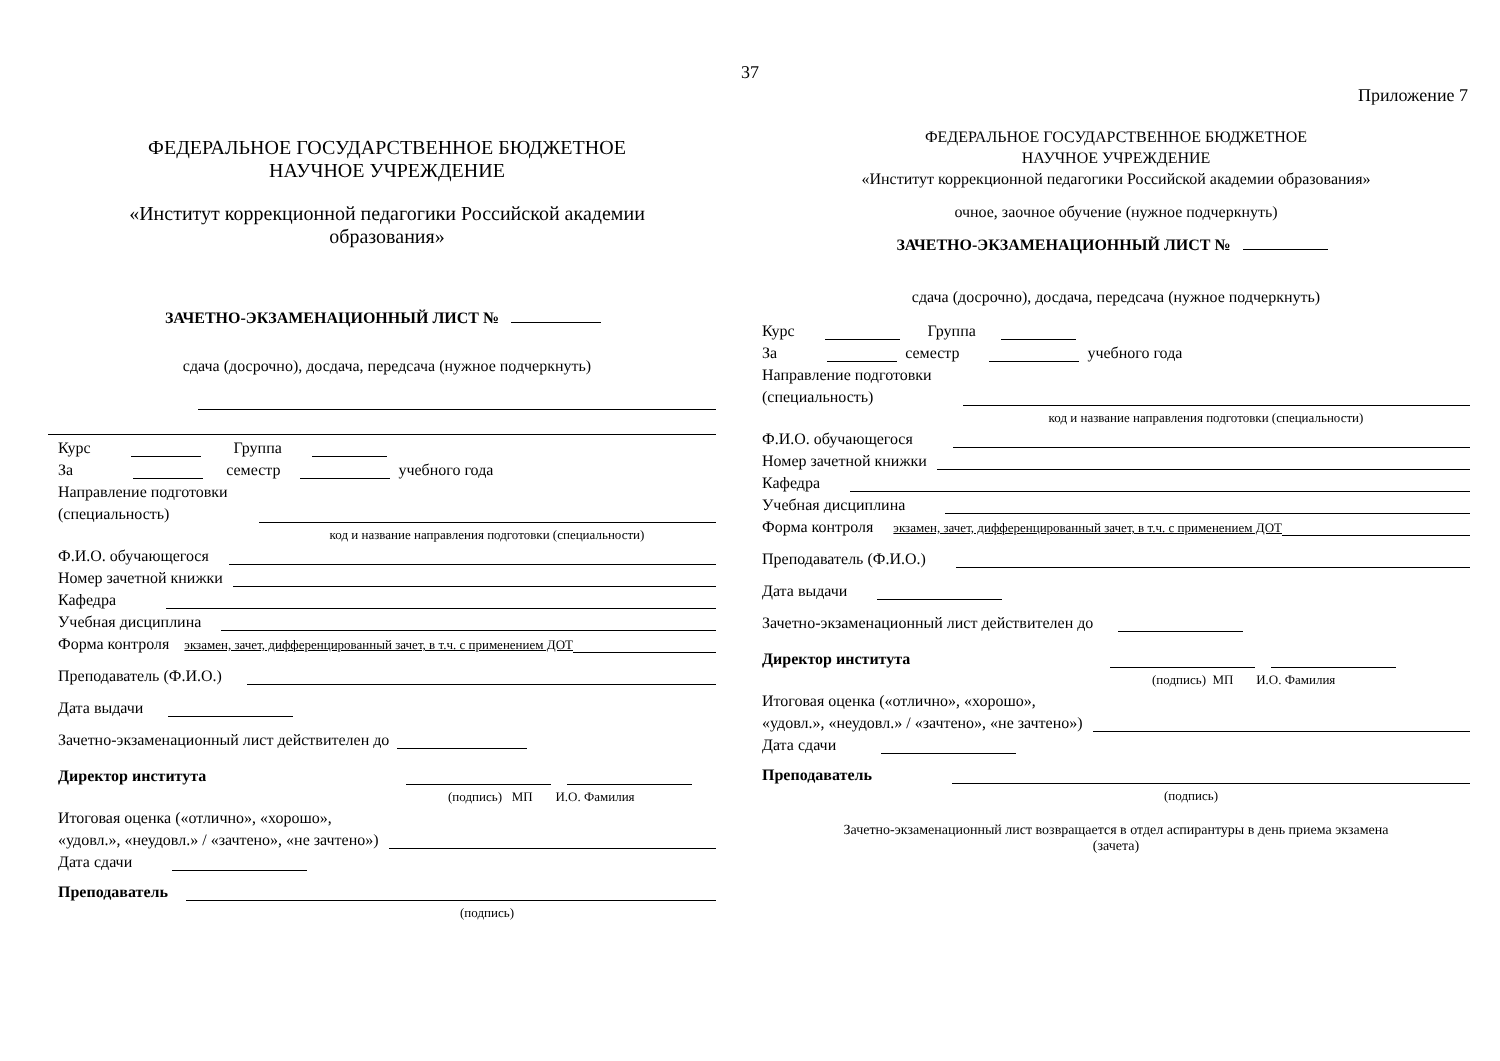37
Приложение 7
ФЕДЕРАЛЬНОЕ ГОСУДАРСТВЕННОЕ БЮДЖЕТНОЕ
НАУЧНОЕ УЧРЕЖДЕНИЕ
«Институт коррекционной педагогики Российской академии
образования»
ЗАЧЕТНО-ЭКЗАМЕНАЦИОННЫЙ ЛИСТ №
сдача (досрочно), досдача, передсача (нужное подчеркнуть)
Курс Группа
За семестр учебного года
Направление подготовки
(специальность)
код и название направления подготовки (специальности)
Ф.И.О. обучающегося
Номер зачетной книжки
Кафедра
Учебная дисциплина
Форма контроля экзамен, зачет, дифференцированный зачет, в т.ч. с применением ДОТ
Преподаватель (Ф.И.О.)
Дата выдачи
Зачетно-экзаменационный лист действителен до
Директор института
(подпись) МП И.О. Фамилия
Итоговая оценка («отлично», «хорошо»,
«удовл.», «неудовл.» / «зачтено», «не зачтено»)
Дата сдачи
Преподаватель
(подпись)
ФЕДЕРАЛЬНОЕ ГОСУДАРСТВЕННОЕ БЮДЖЕТНОЕ
НАУЧНОЕ УЧРЕЖДЕНИЕ
«Институт коррекционной педагогики Российской академии образования»
очное, заочное обучение (нужное подчеркнуть)
ЗАЧЕТНО-ЭКЗАМЕНАЦИОННЫЙ ЛИСТ №
сдача (досрочно), досдача, передсача (нужное подчеркнуть)
Курс Группа
За семестр учебного года
Направление подготовки
(специальность)
код и название направления подготовки (специальности)
Ф.И.О. обучающегося
Номер зачетной книжки
Кафедра
Учебная дисциплина
Форма контроля экзамен, зачет, дифференцированный зачет, в т.ч. с применением ДОТ
Преподаватель (Ф.И.О.)
Дата выдачи
Зачетно-экзаменационный лист действителен до
Директор института
(подпись) МП И.О. Фамилия
Итоговая оценка («отлично», «хорошо»,
«удовл.», «неудовл.» / «зачтено», «не зачтено»)
Дата сдачи
Преподаватель
(подпись)
Зачетно-экзаменационный лист возвращается в отдел аспирантуры в день приема экзамена
(зачета)